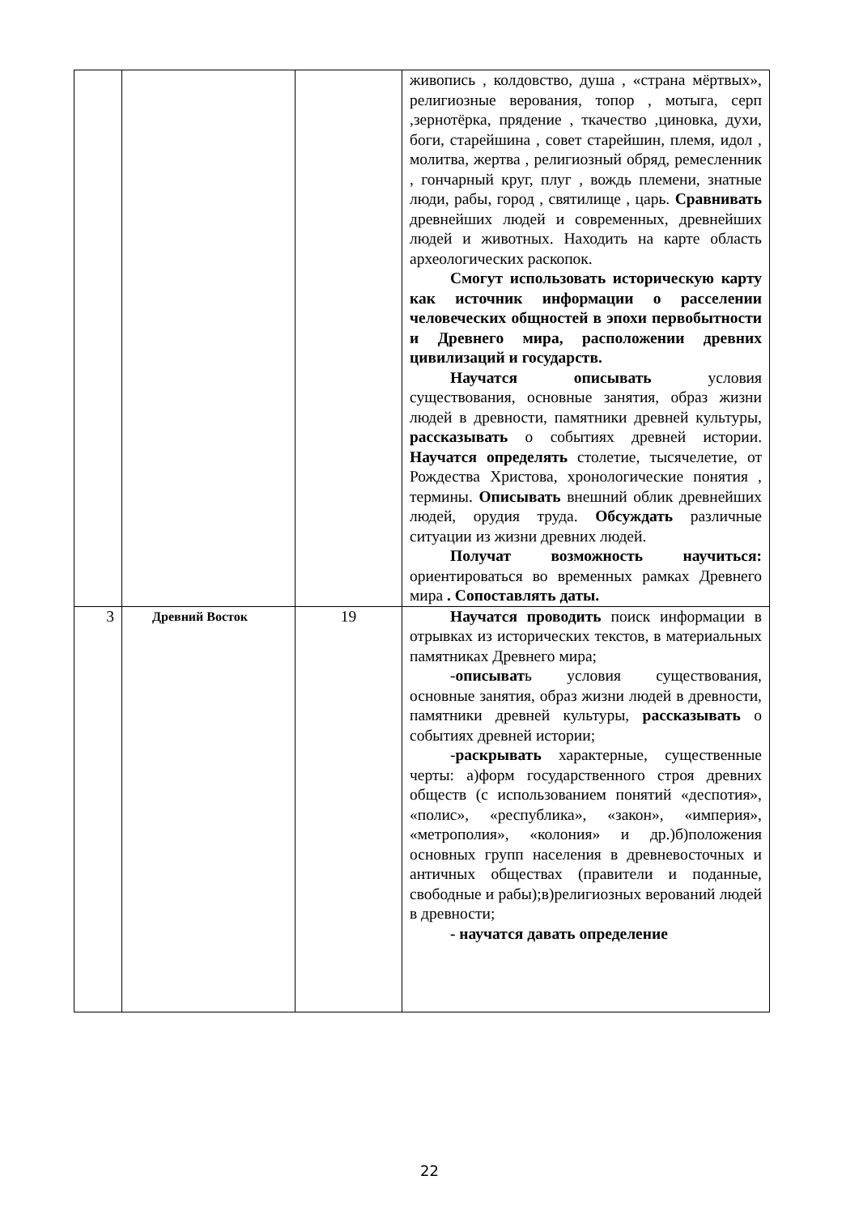| | | | живопись , колдовство, душа , «страна мёртвых», религиозные верования, топор , мотыга, серп ,зернотёрка, прядение , ткачество ,циновка, духи, боги, старейшина , совет старейшин, племя, идол , молитва, жертва , религиозный обряд, ремесленник , гончарный круг, плуг , вождь племени, знатные люди, рабы, город , святилище , царь. Сравнивать древнейших людей и современных, древнейших людей и животных. Находить на карте область археологических раскопок. Смогут использовать историческую карту как источник информации о расселении человеческих общностей в эпохи первобытности и Древнего мира, расположении древних цивилизаций и государств. Научатся описывать условия существования, основные занятия, образ жизни людей в древности, памятники древней культуры, рассказывать о событиях древней истории. Научатся определять столетие, тысячелетие, от Рождества Христова, хронологические понятия , термины. Описывать внешний облик древнейших людей, орудия труда. Обсуждать различные ситуации из жизни древних людей. Получат возможность научиться: ориентироваться во временных рамках Древнего мира . Сопоставлять даты. |
| 3 | Древний Восток | 19 | Научатся проводить поиск информации в отрывках из исторических текстов, в материальных памятниках Древнего мира; - описыват ь условия существования, основные занятия, образ жизни людей в древности, памятники древней культуры, рассказывать о событиях древней истории; - раскрывать характерные, существенные черты: а)форм государственного строя древних обществ (с использованием понятий «деспотия», «полис», «республика», «закон», «империя», «метрополия», «колония» и др.)б)положения основных групп населения в древневосточных и античных обществах (правители и поданные, свободные и рабы);в)религиозных верований людей в древности; - научатся давать определение |
22